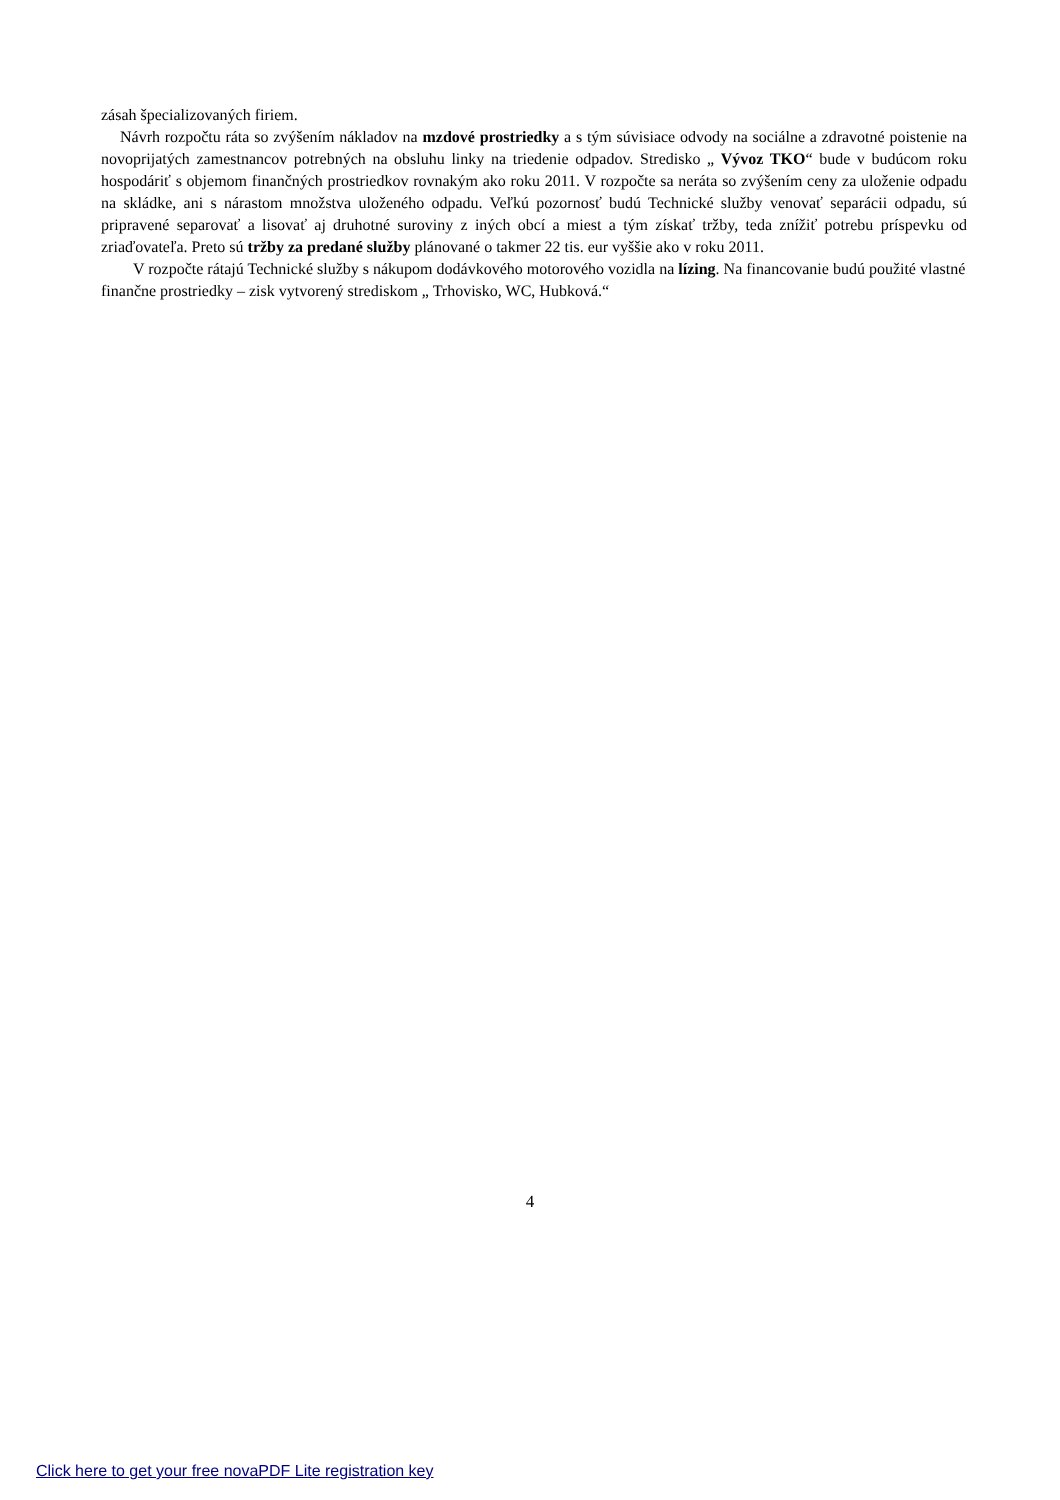zásah špecializovaných firiem.
Návrh rozpočtu ráta so zvýšením nákladov na mzdové prostriedky a s tým súvisiace odvody na sociálne a zdravotné poistenie na novoprijatých zamestnancov potrebných na obsluhu linky na triedenie odpadov. Stredisko „ Vývoz TKO“ bude v budúcom roku hospodáriť s objemom finančných prostriedkov rovnakým ako roku 2011. V rozpočte sa neráta so zvýšením ceny za uloženie odpadu na skládke, ani s nárastom množstva uloženého odpadu. Veľkú pozornosť budú Technické služby venovať separácii odpadu, sú pripravené separovať a lisovať aj druhotné suroviny z iných obcí a miest a tým získať tržby, teda znížiť potrebu príspevku od zriaďovateľa. Preto sú tržby za predané služby plánované o takmer 22 tis. eur vyššie ako v roku 2011.
V rozpočte rátajú Technické služby s nákupom dodávkového motorového vozidla na lízing. Na financovanie budú použité vlastné finančne prostriedky – zisk vytvorený strediskom „ Trhovisko, WC, Hubková.“
4
Click here to get your free novaPDF Lite registration key